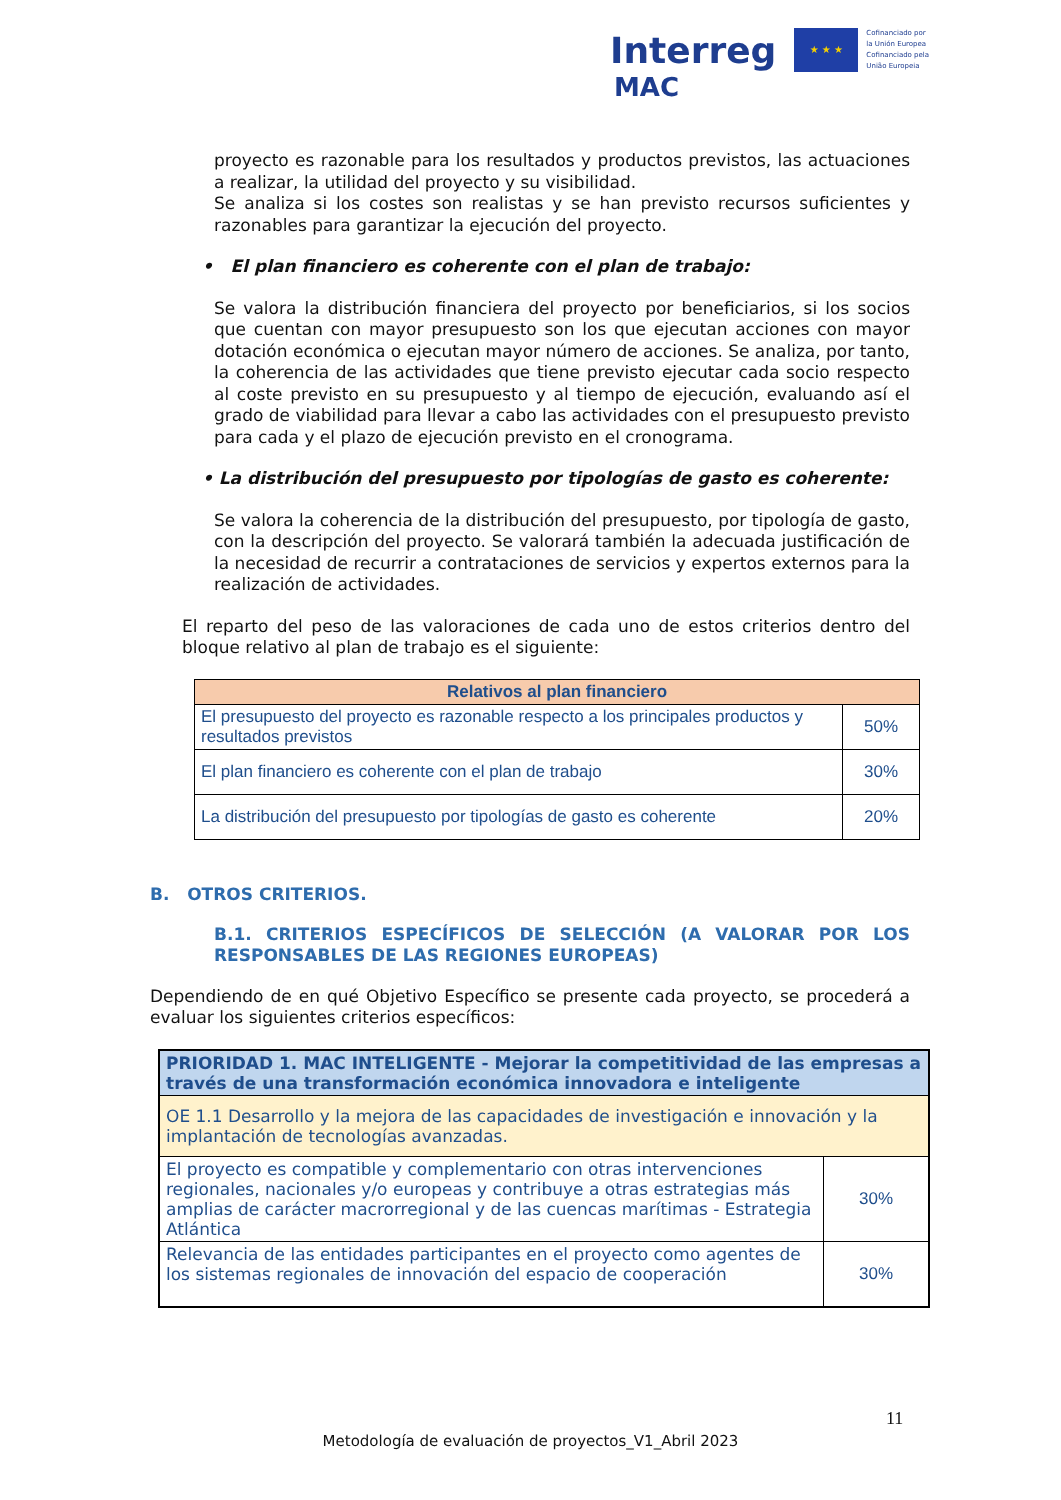Interreg ★ ★ ★ Cofinanciado por
la Unión Europea
Cofinanciado pela
União Europeia
MAC
proyecto es razonable para los resultados y productos previstos, las actuaciones a realizar, la utilidad del proyecto y su visibilidad.
Se analiza si los costes son realistas y se han previsto recursos suficientes y razonables para garantizar la ejecución del proyecto.
• El plan financiero es coherente con el plan de trabajo:
Se valora la distribución financiera del proyecto por beneficiarios, si los socios que cuentan con mayor presupuesto son los que ejecutan acciones con mayor dotación económica o ejecutan mayor número de acciones. Se analiza, por tanto, la coherencia de las actividades que tiene previsto ejecutar cada socio respecto al coste previsto en su presupuesto y al tiempo de ejecución, evaluando así el grado de viabilidad para llevar a cabo las actividades con el presupuesto previsto para cada y el plazo de ejecución previsto en el cronograma.
• La distribución del presupuesto por tipologías de gasto es coherente:
Se valora la coherencia de la distribución del presupuesto, por tipología de gasto, con la descripción del proyecto. Se valorará también la adecuada justificación de la necesidad de recurrir a contrataciones de servicios y expertos externos para la realización de actividades.
El reparto del peso de las valoraciones de cada uno de estos criterios dentro del bloque relativo al plan de trabajo es el siguiente:
| Relativos al plan financiero | |
| --- | --- |
| El presupuesto del proyecto es razonable respecto a los principales productos y resultados previstos | 50% |
| El plan financiero es coherente con el plan de trabajo | 30% |
| La distribución del presupuesto por tipologías de gasto es coherente | 20% |
B. OTROS CRITERIOS.
B.1. CRITERIOS ESPECÍFICOS DE SELECCIÓN (A VALORAR POR LOS RESPONSABLES DE LAS REGIONES EUROPEAS)
Dependiendo de en qué Objetivo Específico se presente cada proyecto, se procederá a evaluar los siguientes criterios específicos:
| PRIORIDAD 1. MAC INTELIGENTE - Mejorar la competitividad de las empresas a través de una transformación económica innovadora e inteligente | |
| --- | --- |
| OE 1.1 Desarrollo y la mejora de las capacidades de investigación e innovación y la implantación de tecnologías avanzadas. | |
| El proyecto es compatible y complementario con otras intervenciones regionales, nacionales y/o europeas y contribuye a otras estrategias más amplias de carácter macrorregional y de las cuencas marítimas - Estrategia Atlántica | 30% |
| Relevancia de las entidades participantes en el proyecto como agentes de los sistemas regionales de innovación del espacio de cooperación | 30% |
11
Metodología de evaluación de proyectos_V1_Abril 2023